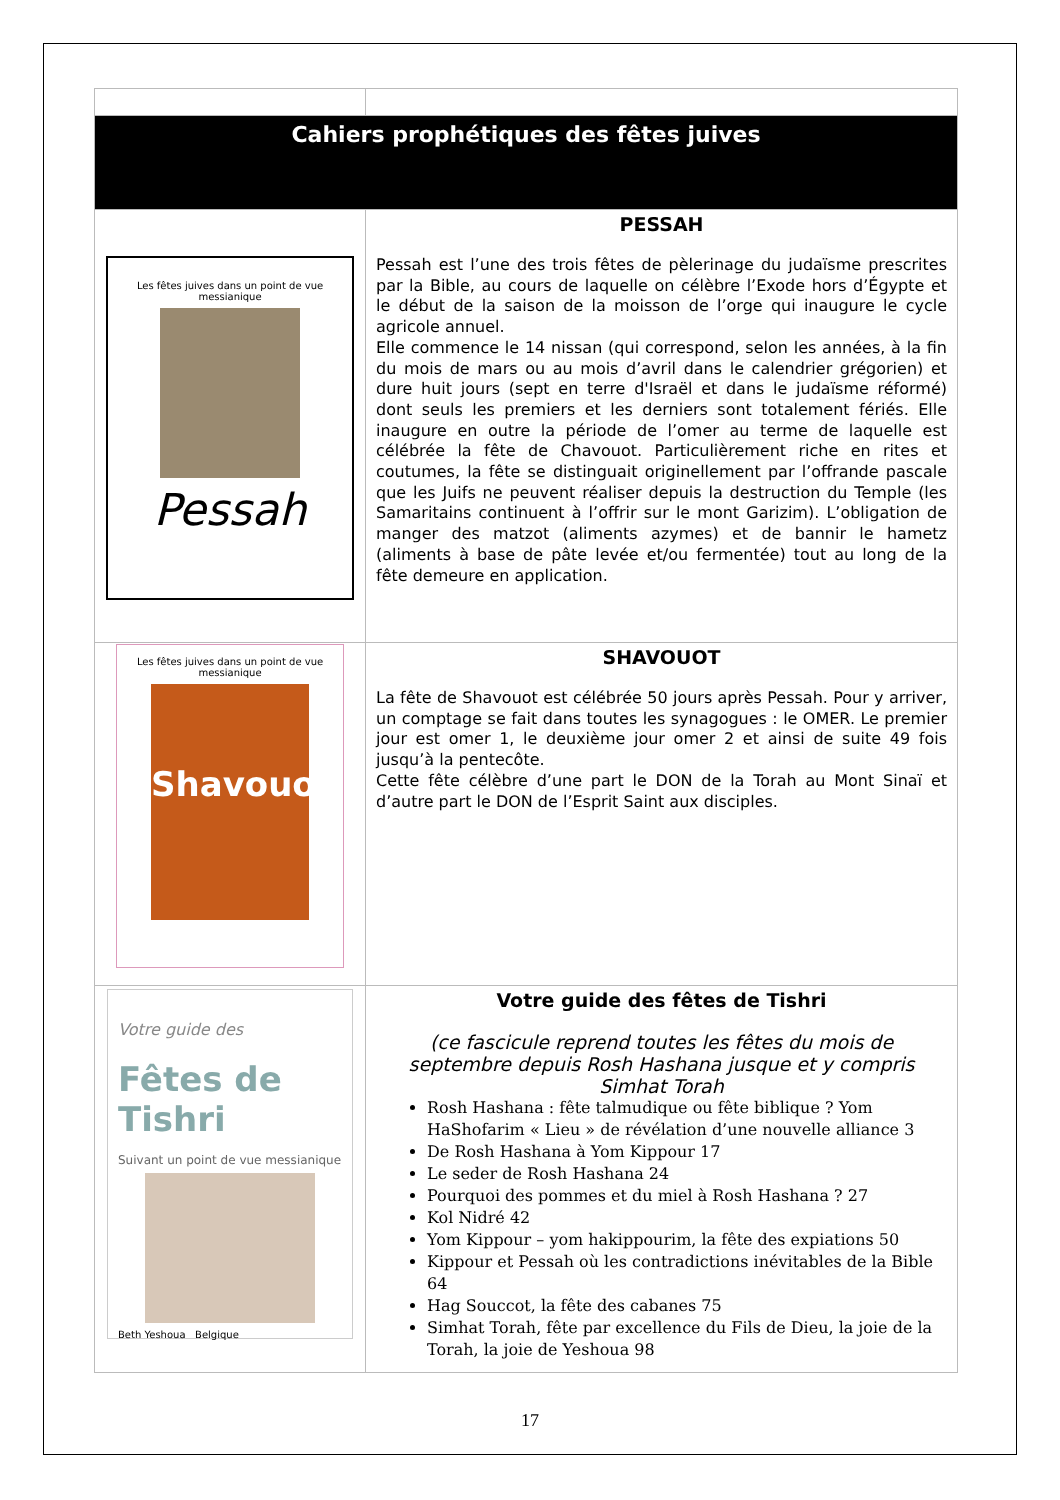| Cahiers prophétiques des fêtes juives | |
| Les fêtes juives dans un point de vue messianique Pessah | PESSAH Pessah est l’une des trois fêtes de pèlerinage du judaïsme prescrites par la Bible, au cours de laquelle on célèbre l’Exode hors d’Égypte et le début de la saison de la moisson de l’orge qui inaugure le cycle agricole annuel. Elle commence le 14 nissan (qui correspond, selon les années, à la fin du mois de mars ou au mois d’avril dans le calendrier grégorien) et dure huit jours (sept en terre d'Israël et dans le judaïsme réformé) dont seuls les premiers et les derniers sont totalement fériés. Elle inaugure en outre la période de l’omer au terme de laquelle est célébrée la fête de Chavouot. Particulièrement riche en rites et coutumes, la fête se distinguait originellement par l’offrande pascale que les Juifs ne peuvent réaliser depuis la destruction du Temple (les Samaritains continuent à l’offrir sur le mont Garizim). L’obligation de manger des matzot (aliments azymes) et de bannir le hametz (aliments à base de pâte levée et/ou fermentée) tout au long de la fête demeure en application. |
| Les fêtes juives dans un point de vue messianique Shavouot | SHAVOUOT La fête de Shavouot est célébrée 50 jours après Pessah. Pour y arriver, un comptage se fait dans toutes les synagogues : le OMER. Le premier jour est omer 1, le deuxième jour omer 2 et ainsi de suite 49 fois jusqu’à la pentecôte. Cette fête célèbre d’une part le DON de la Torah au Mont Sinaï et d’autre part le DON de l’Esprit Saint aux disciples. |
| Votre guide des Fêtes de Tishri Suivant un point de vue messianique Beth Yeshoua Belgique | Votre guide des fêtes de Tishri (ce fascicule reprend toutes les fêtes du mois de septembre depuis Rosh Hashana jusque et y compris Simhat Torah Rosh Hashana : fête talmudique ou fête biblique ? Yom HaShofarim « Lieu » de révélation d’une nouvelle alliance 3 De Rosh Hashana à Yom Kippour 17 Le seder de Rosh Hashana 24 Pourquoi des pommes et du miel à Rosh Hashana ? 27 Kol Nidré 42 Yom Kippour – yom hakippourim, la fête des expiations 50 Kippour et Pessah où les contradictions inévitables de la Bible 64 Hag Souccot, la fête des cabanes 75 Simhat Torah, fête par excellence du Fils de Dieu, la joie de la Torah, la joie de Yeshoua 98 |
17